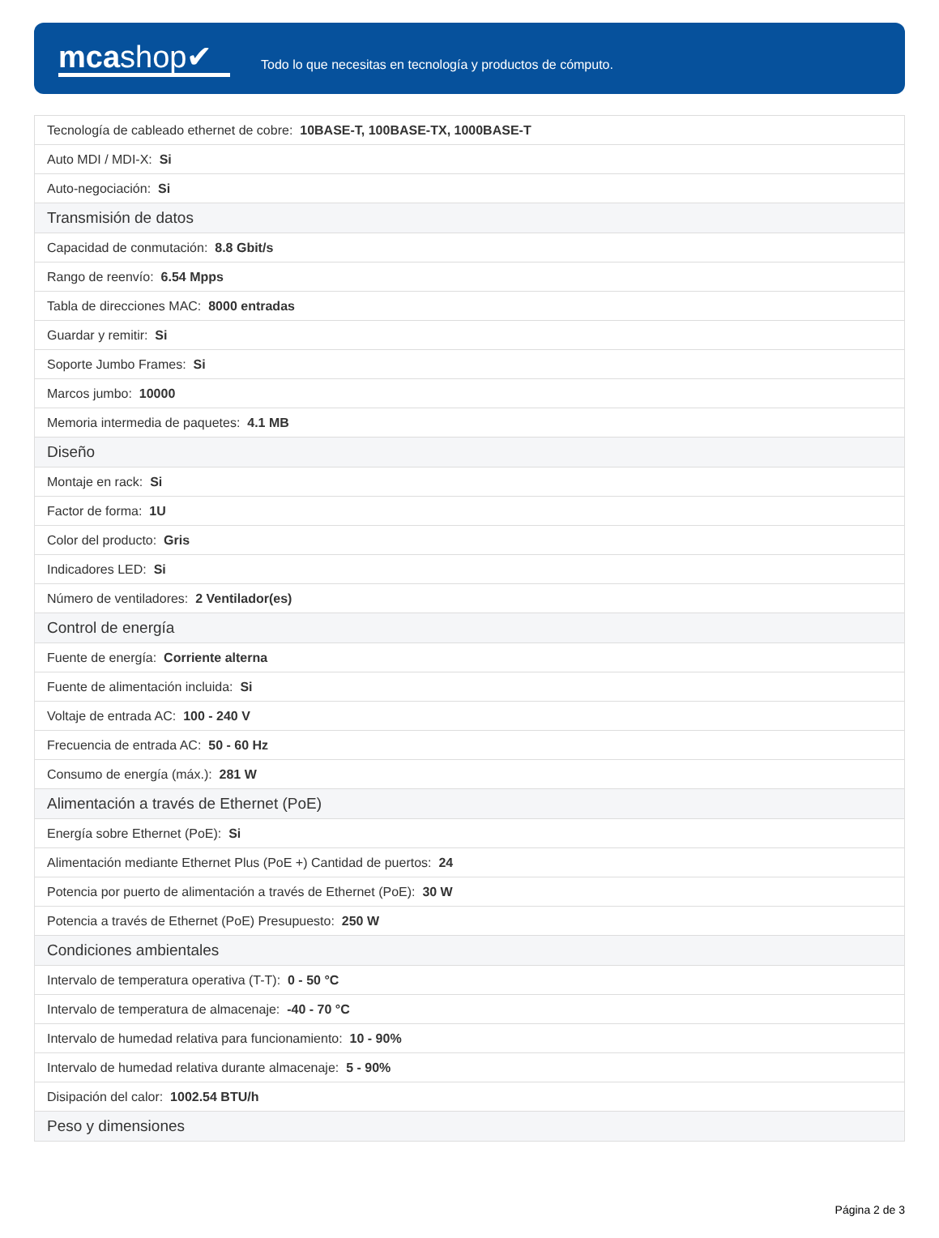mcashop✔
Todo lo que necesitas en tecnología y productos de cómputo.
| Tecnología de cableado ethernet de cobre: 10BASE-T, 100BASE-TX, 1000BASE-T |
| Auto MDI / MDI-X: Si |
| Auto-negociación: Si |
| Transmisión de datos |
| Capacidad de conmutación: 8.8 Gbit/s |
| Rango de reenvío: 6.54 Mpps |
| Tabla de direcciones MAC: 8000 entradas |
| Guardar y remitir: Si |
| Soporte Jumbo Frames: Si |
| Marcos jumbo: 10000 |
| Memoria intermedia de paquetes: 4.1 MB |
| Diseño |
| Montaje en rack: Si |
| Factor de forma: 1U |
| Color del producto: Gris |
| Indicadores LED: Si |
| Número de ventiladores: 2 Ventilador(es) |
| Control de energía |
| Fuente de energía: Corriente alterna |
| Fuente de alimentación incluida: Si |
| Voltaje de entrada AC: 100 - 240 V |
| Frecuencia de entrada AC: 50 - 60 Hz |
| Consumo de energía (máx.): 281 W |
| Alimentación a través de Ethernet (PoE) |
| Energía sobre Ethernet (PoE): Si |
| Alimentación mediante Ethernet Plus (PoE +) Cantidad de puertos: 24 |
| Potencia por puerto de alimentación a través de Ethernet (PoE): 30 W |
| Potencia a través de Ethernet (PoE) Presupuesto: 250 W |
| Condiciones ambientales |
| Intervalo de temperatura operativa (T-T): 0 - 50 °C |
| Intervalo de temperatura de almacenaje: -40 - 70 °C |
| Intervalo de humedad relativa para funcionamiento: 10 - 90% |
| Intervalo de humedad relativa durante almacenaje: 5 - 90% |
| Disipación del calor: 1002.54 BTU/h |
| Peso y dimensiones |
Página 2 de 3